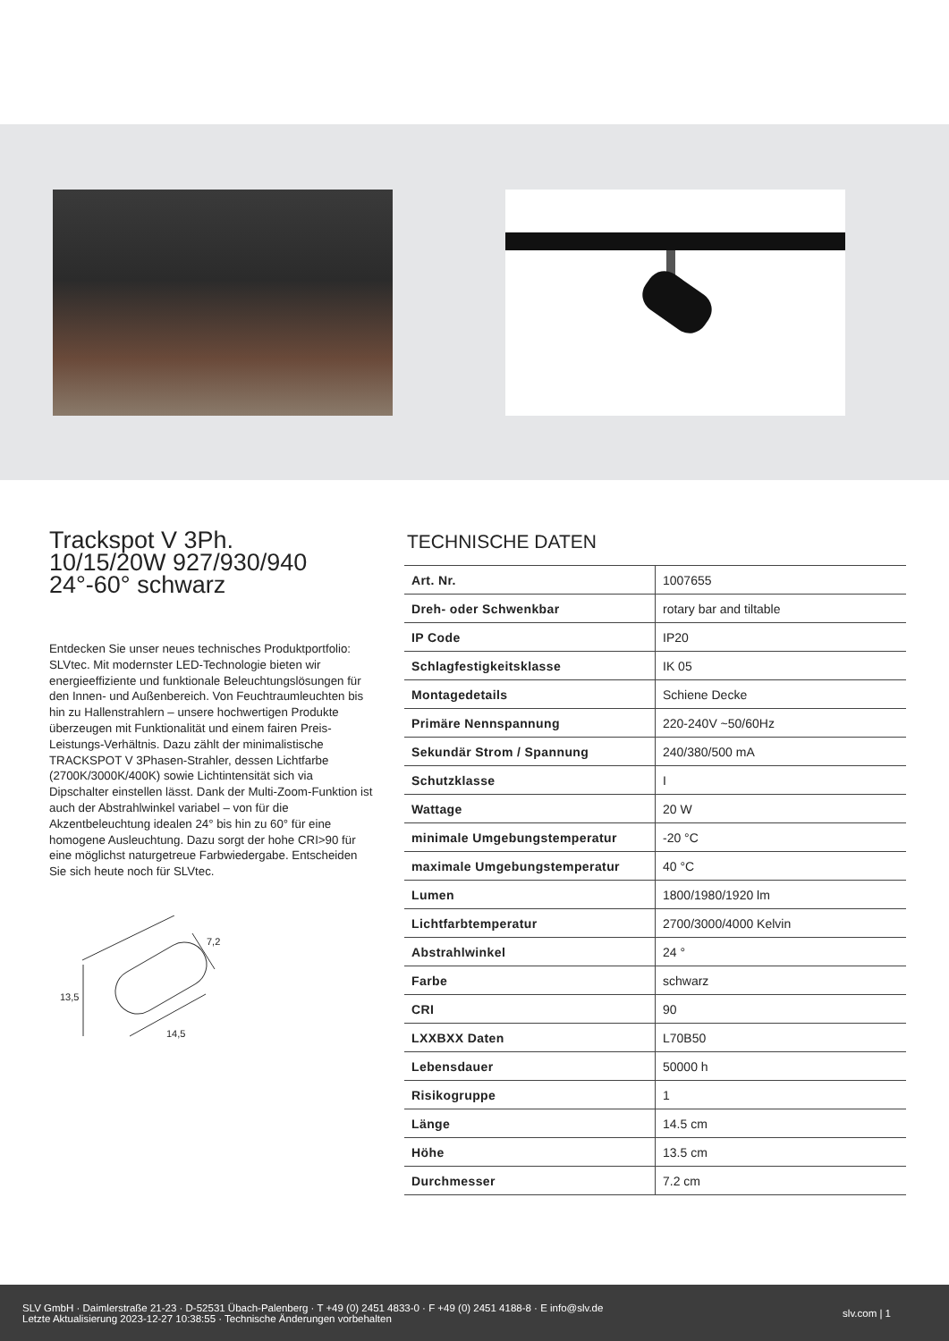Trackspot V 3Ph.
10/15/20W 927/930/940
24°-60° schwarz
Entdecken Sie unser neues technisches Produktportfolio: SLVtec. Mit modernster LED-Technologie bieten wir energieeffiziente und funktionale Beleuchtungslösungen für den Innen- und Außenbereich. Von Feuchtraumleuchten bis hin zu Hallenstrahlern – unsere hochwertigen Produkte überzeugen mit Funktionalität und einem fairen Preis-Leistungs-Verhältnis. Dazu zählt der minimalistische TRACKSPOT V 3Phasen-Strahler, dessen Lichtfarbe (2700K/3000K/400K) sowie Lichtintensität sich via Dipschalter einstellen lässt. Dank der Multi-Zoom-Funktion ist auch der Abstrahlwinkel variabel – von für die Akzentbeleuchtung idealen 24° bis hin zu 60° für eine homogene Ausleuchtung. Dazu sorgt der hohe CRI>90 für eine möglichst naturgetreue Farbwiedergabe. Entscheiden Sie sich heute noch für SLVtec.
13,5
14,5
7,2
TECHNISCHE DATEN
| Art. Nr. | 1007655 |
| Dreh- oder Schwenkbar | rotary bar and tiltable |
| IP Code | IP20 |
| Schlagfestigkeitsklasse | IK 05 |
| Montagedetails | Schiene Decke |
| Primäre Nennspannung | 220-240V ~50/60Hz |
| Sekundär Strom / Spannung | 240/380/500 mA |
| Schutzklasse | I |
| Wattage | 20 W |
| minimale Umgebungstemperatur | -20 °C |
| maximale Umgebungstemperatur | 40 °C |
| Lumen | 1800/1980/1920 lm |
| Lichtfarbtemperatur | 2700/3000/4000 Kelvin |
| Abstrahlwinkel | 24 ° |
| Farbe | schwarz |
| CRI | 90 |
| LXXBXX Daten | L70B50 |
| Lebensdauer | 50000 h |
| Risikogruppe | 1 |
| Länge | 14.5 cm |
| Höhe | 13.5 cm |
| Durchmesser | 7.2 cm |
SLV GmbH · Daimlerstraße 21-23 · D-52531 Übach-Palenberg · T +49 (0) 2451 4833-0 · F +49 (0) 2451 4188-8 · E info@slv.de
Letzte Aktualisierung 2023-12-27 10:38:55 · Technische Änderungen vorbehalten
slv.com | 1